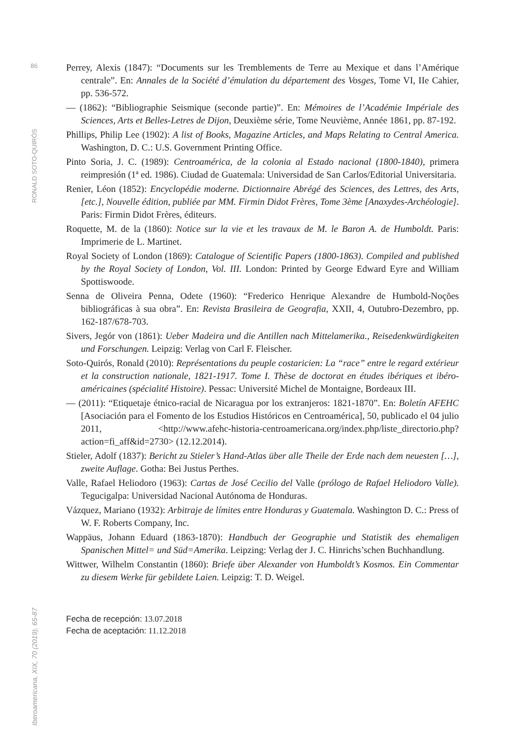86
RONALD SOTO-QUIRÓS
Iberoamericana, XIX, 70 (2019), 65-87
Perrey, Alexis (1847): “Documents sur les Tremblements de Terre au Mexique et dans l’Amérique centrale”. En: Annales de la Société d’émulation du département des Vosges, Tome VI, IIe Cahier, pp. 536-572.
— (1862): “Bibliographie Seismique (seconde partie)”. En: Mémoires de l’Académie Impériale des Sciences, Arts et Belles-Letres de Dijon, Deuxième série, Tome Neuvième, Année 1861, pp. 87-192.
Phillips, Philip Lee (1902): A list of Books, Magazine Articles, and Maps Relating to Central America. Washington, D. C.: U.S. Government Printing Office.
Pinto Soria, J. C. (1989): Centroamérica, de la colonia al Estado nacional (1800-1840), primera reimpresión (1ª ed. 1986). Ciudad de Guatemala: Universidad de San Carlos/Editorial Universitaria.
Renier, Léon (1852): Encyclopédie moderne. Dictionnaire Abrégé des Sciences, des Lettres, des Arts, [etc.], Nouvelle édition, publiée par MM. Firmin Didot Frères, Tome 3ème [Anaxydes-Archéologie]. Paris: Firmin Didot Frères, éditeurs.
Roquette, M. de la (1860): Notice sur la vie et les travaux de M. le Baron A. de Humboldt. Paris: Imprimerie de L. Martinet.
Royal Society of London (1869): Catalogue of Scientific Papers (1800-1863). Compiled and published by the Royal Society of London, Vol. III. London: Printed by George Edward Eyre and William Spottiswoode.
Senna de Oliveira Penna, Odete (1960): “Frederico Henrique Alexandre de Humbold-Noções bibliográficas à sua obra”. En: Revista Brasileira de Geografia, XXII, 4, Outubro-Dezembro, pp. 162-187/678-703.
Sivers, Jegór von (1861): Ueber Madeira und die Antillen nach Mittelamerika., Reisedenkwürdigkeiten und Forschungen. Leipzig: Verlag von Carl F. Fleischer.
Soto-Quirós, Ronald (2010): Représentations du peuple costaricien: La “race” entre le regard extérieur et la construction nationale, 1821-1917. Tome I. Thèse de doctorat en études ibériques et ibéro-américaines (spécialité Histoire). Pessac: Université Michel de Montaigne, Bordeaux III.
— (2011): “Etiquetaje étnico-racial de Nicaragua por los extranjeros: 1821-1870”. En: Boletín AFEHC [Asociación para el Fomento de los Estudios Históricos en Centroamérica], 50, publicado el 04 julio 2011, <http://www.afehc-historia-centroamericana.org/index.php/liste_directorio.php?action=fi_aff&id=2730> (12.12.2014).
Stieler, Adolf (1837): Bericht zu Stieler’s Hand-Atlas über alle Theile der Erde nach dem neuesten […], zweite Auflage. Gotha: Bei Justus Perthes.
Valle, Rafael Heliodoro (1963): Cartas de José Cecilio del Valle (prólogo de Rafael Heliodoro Valle). Tegucigalpa: Universidad Nacional Autónoma de Honduras.
Vázquez, Mariano (1932): Arbitraje de límites entre Honduras y Guatemala. Washington D. C.: Press of W. F. Roberts Company, Inc.
Wappäus, Johann Eduard (1863-1870): Handbuch der Geographie und Statistik des ehemaligen Spanischen Mittel= und Süd=Amerika. Leipzing: Verlag der J. C. Hinrichs’schen Buchhandlung.
Wittwer, Wilhelm Constantin (1860): Briefe über Alexander von Humboldt’s Kosmos. Ein Commentar zu diesem Werke für gebildete Laien. Leipzig: T. D. Weigel.
Fecha de recepción: 13.07.2018
Fecha de aceptación: 11.12.2018